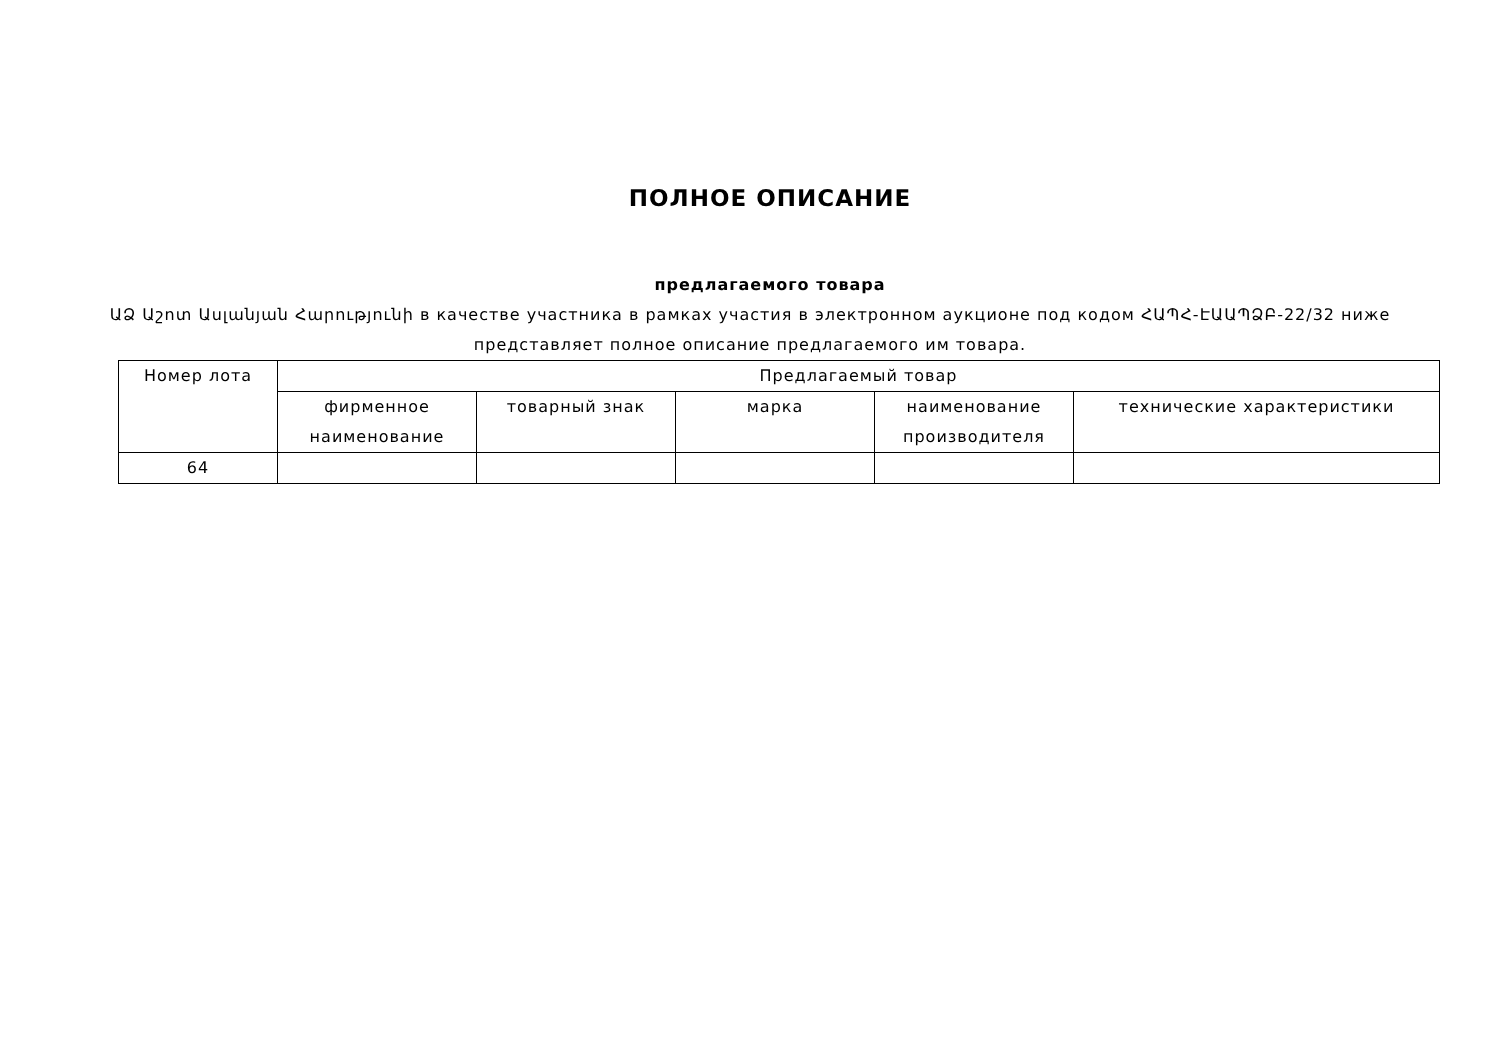ПОЛНОЕ ОПИСАНИЕ
предлагаемого товара
ԱՁ Աշոտ Ասլանյան Հարությունի в качестве участника в рамках участия в электронном аукционе под кодом ՀԱՊՀ-ԷԱԱՊՁԲ-22/32 ниже представляет полное описание предлагаемого им товара.
| Номер лота | Предлагаемый товар | | | | |
| --- | --- | --- | --- | --- | --- |
| | фирменное наименование | товарный знак | марка | наименование производителя | технические характеристики |
| 64 | | | | | |